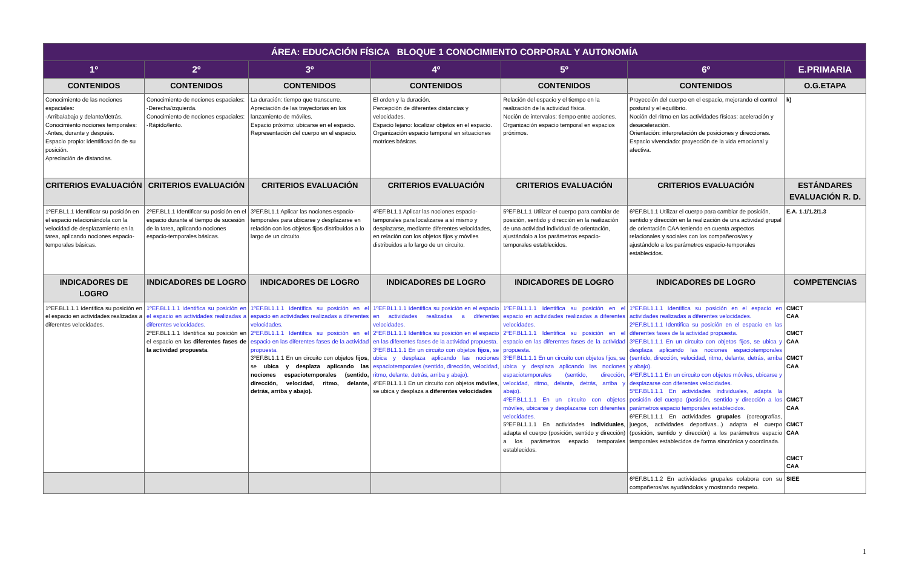| ÁREA: EDUCACIÓN FÍSICA BLOQUE 1 CONOCIMIENTO CORPORAL Y AUTONOMÍA | | | | | | |
| --- | --- | --- | --- | --- | --- | --- |
| 1º | 2º | 3º | 4º | 5º | 6º | E.PRIMARIA |
| CONTENIDOS | CONTENIDOS | CONTENIDOS | CONTENIDOS | CONTENIDOS | CONTENIDOS | O.G.ETAPA |
| Conocimiento de las nociones espaciales: -Arriba/abajo y delante/detrás. Conocimiento nociones temporales: -Antes, durante y después. Espacio propio: identificación de su posición. Apreciación de distancias. | Conocimiento de nociones espaciales: -Derecha/izquierda. Conocimiento de nociones espaciales: -Rápido/lento. | La duración: tiempo que transcurre. Apreciación de las trayectorias en los lanzamiento de móviles. Espacio próximo: ubicarse en el espacio. Representación del cuerpo en el espacio. | El orden y la duración. Percepción de diferentes distancias y velocidades. Espacio lejano: localizar objetos en el espacio. Organización espacio temporal en situaciones motrices básicas. | Relación del espacio y el tiempo en la realización de la actividad física. Noción de intervalos: tiempo entre acciones. Organización espacio temporal en espacios próximos. | Proyección del cuerpo en el espacio, mejorando el control postural y el equilibrio. Noción del ritmo en las actividades físicas: aceleración y desaceleración. Orientación: interpretación de posiciones y direcciones. Espacio vivenciado: proyección de la vida emocional y afectiva. | k) |
| CRITERIOS EVALUACIÓN | CRITERIOS EVALUACIÓN | CRITERIOS EVALUACIÓN | CRITERIOS EVALUACIÓN | CRITERIOS EVALUACIÓN | CRITERIOS EVALUACIÓN | ESTÁNDARES EVALUACIÓN R. D. |
| 1ºEF.BL1.1 Identificar su posición en el espacio relacionándola con la velocidad de desplazamiento en la tarea, aplicando nociones espacio- temporales básicas. | 2ºEF.BL1.1 Identificar su posición en el espacio durante el tiempo de sucesión de la tarea, aplicando nociones espacio-temporales básicas. | 3ºEF.BL1.1 Aplicar las nociones espacio-temporales para ubicarse y desplazarse en relación con los objetos fijos distribuidos a lo largo de un circuito. | 4ºEF.BL1.1 Aplicar las nociones espacio-temporales para localizarse a sí mismo y desplazarse, mediante diferentes velocidades, en relación con los objetos fijos y móviles distribuidos a lo largo de un circuito. | 5ºEF.BL1.1 Utilizar el cuerpo para cambiar de posición, sentido y dirección en la realización de una actividad individual de orientación, ajustándolo a los parámetros espacio-temporales establecidos. | 6ºEF.BL1.1 Utilizar el cuerpo para cambiar de posición, sentido y dirección en la realización de una actividad grupal de orientación CAA teniendo en cuenta aspectos relacionales y sociales con los compañeros/as y ajustándolo a los parámetros espacio-temporales establecidos. | E.A. 1.1/1.2/1.3 |
| INDICADORES DE LOGRO | INDICADORES DE LOGRO | INDICADORES DE LOGRO | INDICADORES DE LOGRO | INDICADORES DE LOGRO | INDICADORES DE LOGRO | COMPETENCIAS |
| 1ºEF.BL1.1.1 Identifica su posición en el espacio en actividades realizadas a diferentes velocidades. | 1ºEF.BL1.1.1 Identifica su posición en el espacio en actividades realizadas a diferentes velocidades. 2ºEF.BL1.1.1 Identifica su posición en el espacio en las diferentes fases de la actividad propuesta . | 1ºEF.BL1.1.1 Identifica su posición en el espacio en actividades realizadas a diferentes velocidades. 2ºEF.BL1.1.1 Identifica su posición en el espacio en las diferentes fases de la actividad propuesta. 3ºEF.BL1.1.1 En un circuito con objetos fijos , se ubica y desplaza aplicando las nociones espaciotemporales (sentido, dirección, velocidad, ritmo, delante, detrás, arriba y abajo). | 1ºEF.BL1.1.1 Identifica su posición en el espacio en actividades realizadas a diferentes velocidades. 2ºEF.BL1.1.1 Identifica su posición en el espacio en las diferentes fases de la actividad propuesta. 3ºEF.BL1.1.1 En un circuito con objetos fijos, se ubica y desplaza aplicando las nociones espaciotemporales (sentido, dirección, velocidad, ritmo, delante, detrás, arriba y abajo). 4ºEF.BL1.1.1 En un circuito con objetos móviles , se ubica y desplaza a diferentes velocidades | 1ºEF.BL1.1.1 Identifica su posición en el espacio en actividades realizadas a diferentes velocidades. 2ºEF.BL1.1.1 Identifica su posición en el espacio en las diferentes fases de la actividad propuesta. 3ºEF.BL1.1.1 En un circuito con objetos fijos, se ubica y desplaza aplicando las nociones espaciotemporales (sentido, dirección, velocidad, ritmo, delante, detrás, arriba y abajo). 4ºEF.BL1.1.1 En un circuito con objetos móviles, ubicarse y desplazarse con diferentes velocidades. 5ºEF.BL1.1.1 En actividades individuales , adapta el cuerpo (posición, sentido y dirección) a los parámetros espacio temporales establecidos. | 1ºEF.BL1.1.1 Identifica su posición en el espacio en actividades realizadas a diferentes velocidades. 2ºEF.BL1.1.1 Identifica su posición en el espacio en las diferentes fases de la actividad propuesta. 3ºEF.BL1.1.1 En un circuito con objetos fijos, se ubica y desplaza aplicando las nociones espaciotemporales (sentido, dirección, velocidad, ritmo, delante, detrás, arriba y abajo). 4ºEF.BL1.1.1 En un circuito con objetos móviles, ubicarse y desplazarse con diferentes velocidades. 5ºEF.BL1.1.1 En actividades individuales, adapta la posición del cuerpo (posición, sentido y dirección a los parámetros espacio temporales establecidos. 6ºEF.BL1.1.1 En actividades grupales (coreografías, juegos, actividades deportivas...) adapta el cuerpo (posición, sentido y dirección) a los parámetros espacio temporales establecidos de forma sincrónica y coordinada. | CMCT CAA CMCT CAA CMCT CAA CMCT CAA CMCT CAA CMCT CAA |
| | | | | | 6ºEF.BL1.1.2 En actividades grupales colabora con su compañeros/as ayudándolos y mostrando respeto. | SIEE |
1